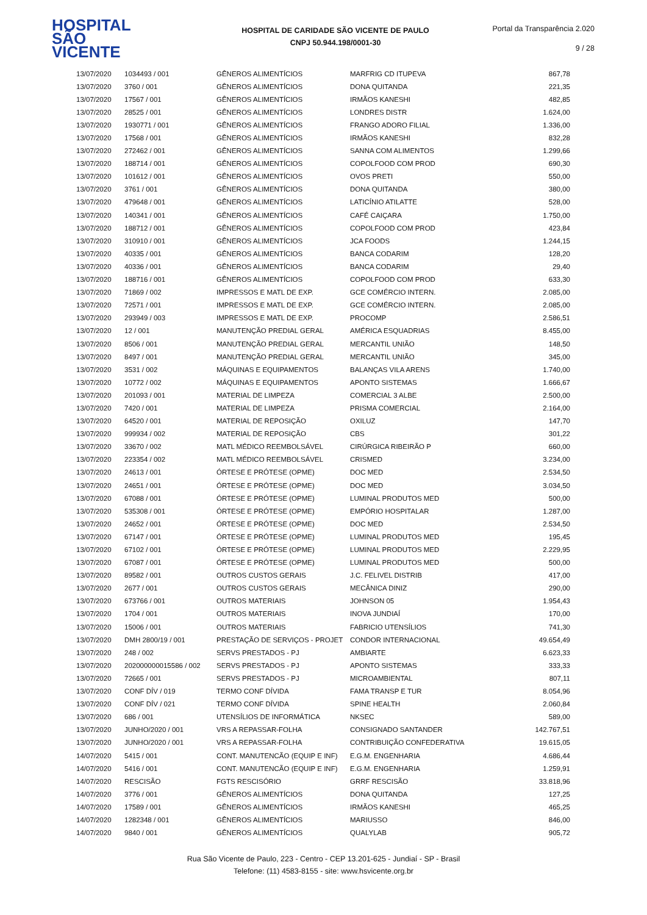HOSPITAL
SÃO VICENTE
HOSPITAL DE CARIDADE SÃO VICENTE DE PAULO
CNPJ 50.944.198/0001-30
Portal da Transparência 2.020
9 / 28
| 13/07/2020 | 1034493 / 001 | GÊNEROS ALIMENTÍCIOS | MARFRIG CD ITUPEVA | 867,78 |
| 13/07/2020 | 3760 / 001 | GÊNEROS ALIMENTÍCIOS | DONA QUITANDA | 221,35 |
| 13/07/2020 | 17567 / 001 | GÊNEROS ALIMENTÍCIOS | IRMÃOS KANESHI | 482,85 |
| 13/07/2020 | 28525 / 001 | GÊNEROS ALIMENTÍCIOS | LONDRES DISTR | 1.624,00 |
| 13/07/2020 | 1930771 / 001 | GÊNEROS ALIMENTÍCIOS | FRANGO ADORO FILIAL | 1.336,00 |
| 13/07/2020 | 17568 / 001 | GÊNEROS ALIMENTÍCIOS | IRMÃOS KANESHI | 832,28 |
| 13/07/2020 | 272462 / 001 | GÊNEROS ALIMENTÍCIOS | SANNA COM ALIMENTOS | 1.299,66 |
| 13/07/2020 | 188714 / 001 | GÊNEROS ALIMENTÍCIOS | COPOLFOOD COM PROD | 690,30 |
| 13/07/2020 | 101612 / 001 | GÊNEROS ALIMENTÍCIOS | OVOS PRETI | 550,00 |
| 13/07/2020 | 3761 / 001 | GÊNEROS ALIMENTÍCIOS | DONA QUITANDA | 380,00 |
| 13/07/2020 | 479648 / 001 | GÊNEROS ALIMENTÍCIOS | LATICÍNIO ATILATTE | 528,00 |
| 13/07/2020 | 140341 / 001 | GÊNEROS ALIMENTÍCIOS | CAFÉ CAIÇARA | 1.750,00 |
| 13/07/2020 | 188712 / 001 | GÊNEROS ALIMENTÍCIOS | COPOLFOOD COM PROD | 423,84 |
| 13/07/2020 | 310910 / 001 | GÊNEROS ALIMENTÍCIOS | JCA FOODS | 1.244,15 |
| 13/07/2020 | 40335 / 001 | GÊNEROS ALIMENTÍCIOS | BANCA CODARIM | 128,20 |
| 13/07/2020 | 40336 / 001 | GÊNEROS ALIMENTÍCIOS | BANCA CODARIM | 29,40 |
| 13/07/2020 | 188716 / 001 | GÊNEROS ALIMENTÍCIOS | COPOLFOOD COM PROD | 633,30 |
| 13/07/2020 | 71869 / 002 | IMPRESSOS E MATL DE EXP. | GCE COMÉRCIO INTERN. | 2.085,00 |
| 13/07/2020 | 72571 / 001 | IMPRESSOS E MATL DE EXP. | GCE COMÉRCIO INTERN. | 2.085,00 |
| 13/07/2020 | 293949 / 003 | IMPRESSOS E MATL DE EXP. | PROCOMP | 2.586,51 |
| 13/07/2020 | 12 / 001 | MANUTENÇÃO PREDIAL GERAL | AMÉRICA ESQUADRIAS | 8.455,00 |
| 13/07/2020 | 8506 / 001 | MANUTENÇÃO PREDIAL GERAL | MERCANTIL UNIÃO | 148,50 |
| 13/07/2020 | 8497 / 001 | MANUTENÇÃO PREDIAL GERAL | MERCANTIL UNIÃO | 345,00 |
| 13/07/2020 | 3531 / 002 | MÁQUINAS E EQUIPAMENTOS | BALANÇAS VILA ARENS | 1.740,00 |
| 13/07/2020 | 10772 / 002 | MÁQUINAS E EQUIPAMENTOS | APONTO SISTEMAS | 1.666,67 |
| 13/07/2020 | 201093 / 001 | MATERIAL DE LIMPEZA | COMERCIAL 3 ALBE | 2.500,00 |
| 13/07/2020 | 7420 / 001 | MATERIAL DE LIMPEZA | PRISMA COMERCIAL | 2.164,00 |
| 13/07/2020 | 64520 / 001 | MATERIAL DE REPOSIÇÃO | OXILUZ | 147,70 |
| 13/07/2020 | 999934 / 002 | MATERIAL DE REPOSIÇÃO | CBS | 301,22 |
| 13/07/2020 | 33670 / 002 | MATL MÉDICO REEMBOLSÁVEL | CIRÚRGICA RIBEIRÃO P | 660,00 |
| 13/07/2020 | 223354 / 002 | MATL MÉDICO REEMBOLSÁVEL | CRISMED | 3.234,00 |
| 13/07/2020 | 24613 / 001 | ÓRTESE E PRÓTESE (OPME) | DOC MED | 2.534,50 |
| 13/07/2020 | 24651 / 001 | ÓRTESE E PRÓTESE (OPME) | DOC MED | 3.034,50 |
| 13/07/2020 | 67088 / 001 | ÓRTESE E PRÓTESE (OPME) | LUMINAL PRODUTOS MED | 500,00 |
| 13/07/2020 | 535308 / 001 | ÓRTESE E PRÓTESE (OPME) | EMPÓRIO HOSPITALAR | 1.287,00 |
| 13/07/2020 | 24652 / 001 | ÓRTESE E PRÓTESE (OPME) | DOC MED | 2.534,50 |
| 13/07/2020 | 67147 / 001 | ÓRTESE E PRÓTESE (OPME) | LUMINAL PRODUTOS MED | 195,45 |
| 13/07/2020 | 67102 / 001 | ÓRTESE E PRÓTESE (OPME) | LUMINAL PRODUTOS MED | 2.229,95 |
| 13/07/2020 | 67087 / 001 | ÓRTESE E PRÓTESE (OPME) | LUMINAL PRODUTOS MED | 500,00 |
| 13/07/2020 | 89582 / 001 | OUTROS CUSTOS GERAIS | J.C. FELIVEL DISTRIB | 417,00 |
| 13/07/2020 | 2677 / 001 | OUTROS CUSTOS GERAIS | MECÂNICA DINIZ | 290,00 |
| 13/07/2020 | 673766 / 001 | OUTROS MATERIAIS | JOHNSON 05 | 1.954,43 |
| 13/07/2020 | 1704 / 001 | OUTROS MATERIAIS | INOVA JUNDIAÍ | 170,00 |
| 13/07/2020 | 15006 / 001 | OUTROS MATERIAIS | FABRICIO UTENSÍLIOS | 741,30 |
| 13/07/2020 | DMH 2800/19 / 001 | PRESTAÇÃO DE SERVIÇOS - PROJET | CONDOR INTERNACIONAL | 49.654,49 |
| 13/07/2020 | 248 / 002 | SERVS PRESTADOS - PJ | AMBIARTE | 6.623,33 |
| 13/07/2020 | 202000000015586 / 002 | SERVS PRESTADOS - PJ | APONTO SISTEMAS | 333,33 |
| 13/07/2020 | 72665 / 001 | SERVS PRESTADOS - PJ | MICROAMBIENTAL | 807,11 |
| 13/07/2020 | CONF DÍV / 019 | TERMO CONF DÍVIDA | FAMA TRANSP E TUR | 8.054,96 |
| 13/07/2020 | CONF DÍV / 021 | TERMO CONF DÍVIDA | SPINE HEALTH | 2.060,84 |
| 13/07/2020 | 686 / 001 | UTENSÍLIOS DE INFORMÁTICA | NKSEC | 589,00 |
| 13/07/2020 | JUNHO/2020 / 001 | VRS A REPASSAR-FOLHA | CONSIGNADO SANTANDER | 142.767,51 |
| 13/07/2020 | JUNHO/2020 / 001 | VRS A REPASSAR-FOLHA | CONTRIBUIÇÃO CONFEDERATIVA | 19.615,05 |
| 14/07/2020 | 5415 / 001 | CONT. MANUTENCÃO (EQUIP E INF) | E.G.M. ENGENHARIA | 4.686,44 |
| 14/07/2020 | 5416 / 001 | CONT. MANUTENCÃO (EQUIP E INF) | E.G.M. ENGENHARIA | 1.259,91 |
| 14/07/2020 | RESCISÃO | FGTS RESCISÓRIO | GRRF RESCISÃO | 33.818,96 |
| 14/07/2020 | 3776 / 001 | GÊNEROS ALIMENTÍCIOS | DONA QUITANDA | 127,25 |
| 14/07/2020 | 17589 / 001 | GÊNEROS ALIMENTÍCIOS | IRMÃOS KANESHI | 465,25 |
| 14/07/2020 | 1282348 / 001 | GÊNEROS ALIMENTÍCIOS | MARIUSSO | 846,00 |
| 14/07/2020 | 9840 / 001 | GÊNEROS ALIMENTÍCIOS | QUALYLAB | 905,72 |
Rua São Vicente de Paulo, 223 - Centro - CEP 13.201-625 - Jundiaí - SP - Brasil
Telefone: (11) 4583-8155 - site: www.hsvicente.org.br